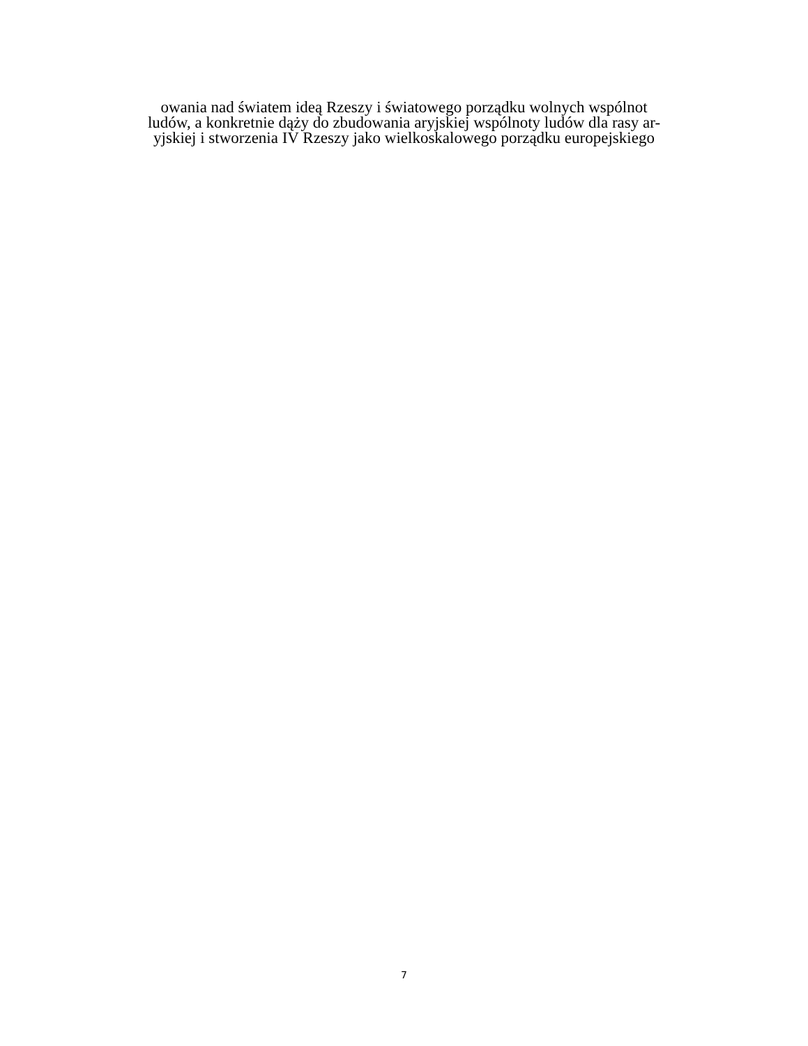owania nad światem ideą Rzeszy i światowego porządku wolnych wspólnot
ludów, a konkretnie dąży do zbudowania aryjskiej wspólnoty ludów dla rasy ar-
yjskiej i stworzenia IV Rzeszy jako wielkoskalowego porządku europejskiego
7